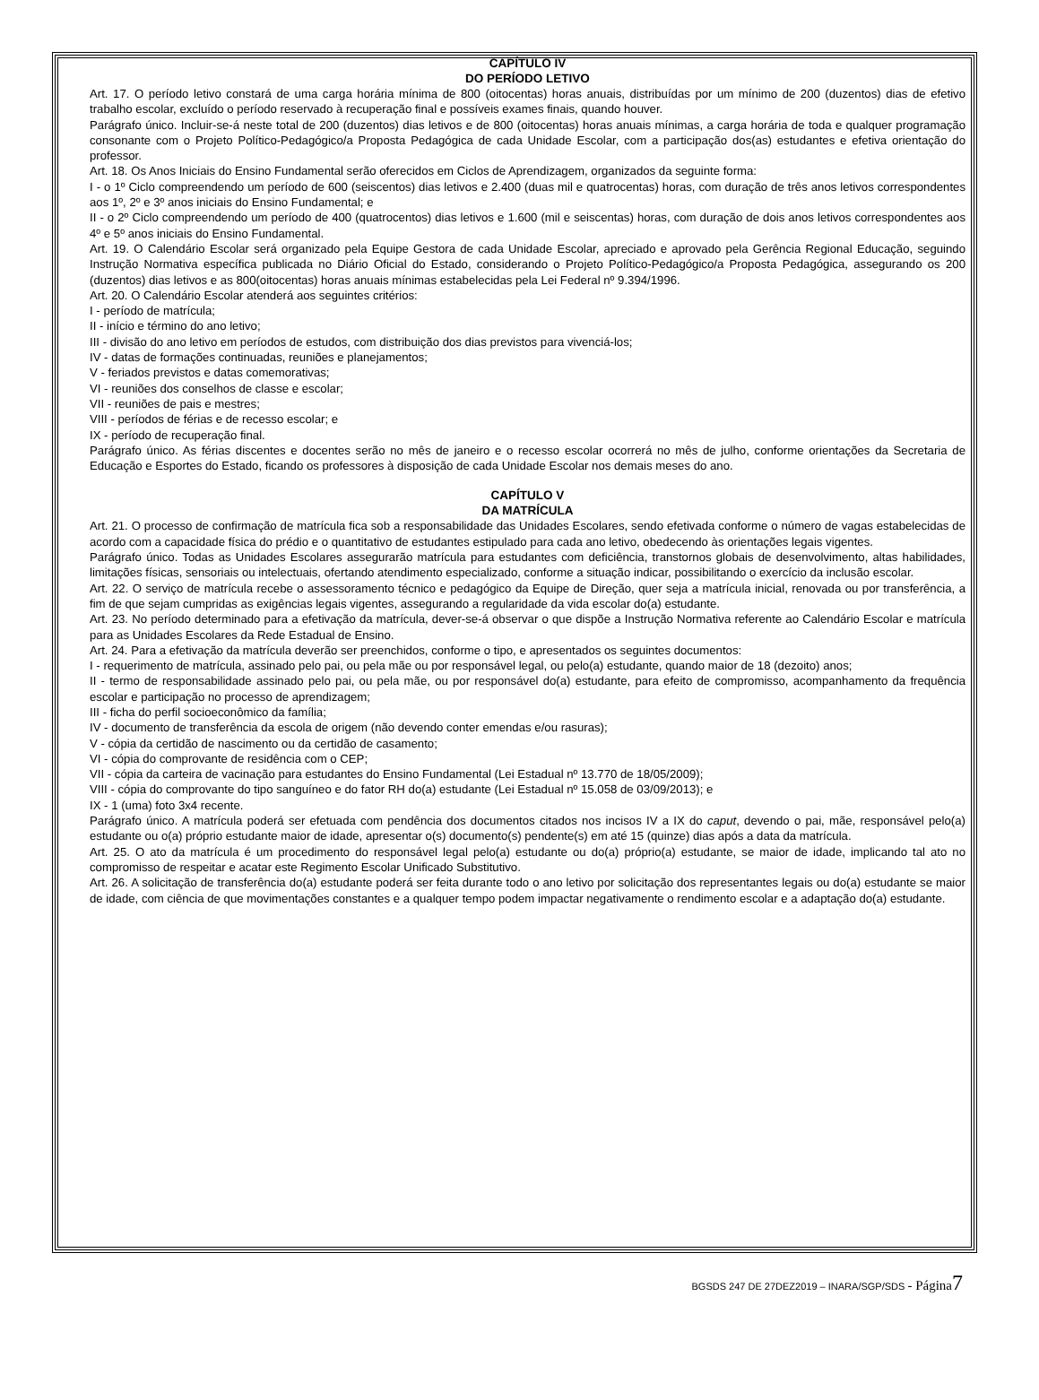CAPÍTULO IV
DO PERÍODO LETIVO
Art. 17. O período letivo constará de uma carga horária mínima de 800 (oitocentas) horas anuais, distribuídas por um mínimo de 200 (duzentos) dias de efetivo trabalho escolar, excluído o período reservado à recuperação final e possíveis exames finais, quando houver.
Parágrafo único. Incluir-se-á neste total de 200 (duzentos) dias letivos e de 800 (oitocentas) horas anuais mínimas, a carga horária de toda e qualquer programação consonante com o Projeto Político-Pedagógico/a Proposta Pedagógica de cada Unidade Escolar, com a participação dos(as) estudantes e efetiva orientação do professor.
Art. 18. Os Anos Iniciais do Ensino Fundamental serão oferecidos em Ciclos de Aprendizagem, organizados da seguinte forma:
I - o 1º Ciclo compreendendo um período de 600 (seiscentos) dias letivos e 2.400 (duas mil e quatrocentas) horas, com duração de três anos letivos correspondentes aos 1º, 2º e 3º anos iniciais do Ensino Fundamental; e
II - o 2º Ciclo compreendendo um período de 400 (quatrocentos) dias letivos e 1.600 (mil e seiscentas) horas, com duração de dois anos letivos correspondentes aos 4º e 5º anos iniciais do Ensino Fundamental.
Art. 19. O Calendário Escolar será organizado pela Equipe Gestora de cada Unidade Escolar, apreciado e aprovado pela Gerência Regional Educação, seguindo Instrução Normativa específica publicada no Diário Oficial do Estado, considerando o Projeto Político-Pedagógico/a Proposta Pedagógica, assegurando os 200 (duzentos) dias letivos e as 800(oitocentas) horas anuais mínimas estabelecidas pela Lei Federal nº 9.394/1996.
Art. 20. O Calendário Escolar atenderá aos seguintes critérios:
I - período de matrícula;
II - início e término do ano letivo;
III - divisão do ano letivo em períodos de estudos, com distribuição dos dias previstos para vivenciá-los;
IV - datas de formações continuadas, reuniões e planejamentos;
V - feriados previstos e datas comemorativas;
VI - reuniões dos conselhos de classe e escolar;
VII - reuniões de pais e mestres;
VIII - períodos de férias e de recesso escolar; e
IX - período de recuperação final.
Parágrafo único. As férias discentes e docentes serão no mês de janeiro e o recesso escolar ocorrerá no mês de julho, conforme orientações da Secretaria de Educação e Esportes do Estado, ficando os professores à disposição de cada Unidade Escolar nos demais meses do ano.
CAPÍTULO V
DA MATRÍCULA
Art. 21. O processo de confirmação de matrícula fica sob a responsabilidade das Unidades Escolares, sendo efetivada conforme o número de vagas estabelecidas de acordo com a capacidade física do prédio e o quantitativo de estudantes estipulado para cada ano letivo, obedecendo às orientações legais vigentes.
Parágrafo único. Todas as Unidades Escolares assegurarão matrícula para estudantes com deficiência, transtornos globais de desenvolvimento, altas habilidades, limitações físicas, sensoriais ou intelectuais, ofertando atendimento especializado, conforme a situação indicar, possibilitando o exercício da inclusão escolar.
Art. 22. O serviço de matrícula recebe o assessoramento técnico e pedagógico da Equipe de Direção, quer seja a matrícula inicial, renovada ou por transferência, a fim de que sejam cumpridas as exigências legais vigentes, assegurando a regularidade da vida escolar do(a) estudante.
Art. 23. No período determinado para a efetivação da matrícula, dever-se-á observar o que dispõe a Instrução Normativa referente ao Calendário Escolar e matrícula para as Unidades Escolares da Rede Estadual de Ensino.
Art. 24. Para a efetivação da matrícula deverão ser preenchidos, conforme o tipo, e apresentados os seguintes documentos:
I - requerimento de matrícula, assinado pelo pai, ou pela mãe ou por responsável legal, ou pelo(a) estudante, quando maior de 18 (dezoito) anos;
II - termo de responsabilidade assinado pelo pai, ou pela mãe, ou por responsável do(a) estudante, para efeito de compromisso, acompanhamento da frequência escolar e participação no processo de aprendizagem;
III - ficha do perfil socioeconômico da família;
IV - documento de transferência da escola de origem (não devendo conter emendas e/ou rasuras);
V - cópia da certidão de nascimento ou da certidão de casamento;
VI - cópia do comprovante de residência com o CEP;
VII - cópia da carteira de vacinação para estudantes do Ensino Fundamental (Lei Estadual nº 13.770 de 18/05/2009);
VIII - cópia do comprovante do tipo sanguíneo e do fator RH do(a) estudante (Lei Estadual nº 15.058 de 03/09/2013); e
IX - 1 (uma) foto 3x4 recente.
Parágrafo único. A matrícula poderá ser efetuada com pendência dos documentos citados nos incisos IV a IX do caput, devendo o pai, mãe, responsável pelo(a) estudante ou o(a) próprio estudante maior de idade, apresentar o(s) documento(s) pendente(s) em até 15 (quinze) dias após a data da matrícula.
Art. 25. O ato da matrícula é um procedimento do responsável legal pelo(a) estudante ou do(a) próprio(a) estudante, se maior de idade, implicando tal ato no compromisso de respeitar e acatar este Regimento Escolar Unificado Substitutivo.
Art. 26. A solicitação de transferência do(a) estudante poderá ser feita durante todo o ano letivo por solicitação dos representantes legais ou do(a) estudante se maior de idade, com ciência de que movimentações constantes e a qualquer tempo podem impactar negativamente o rendimento escolar e a adaptação do(a) estudante.
BGSDS 247 DE 27DEZ2019 – INARA/SGP/SDS - Página 7